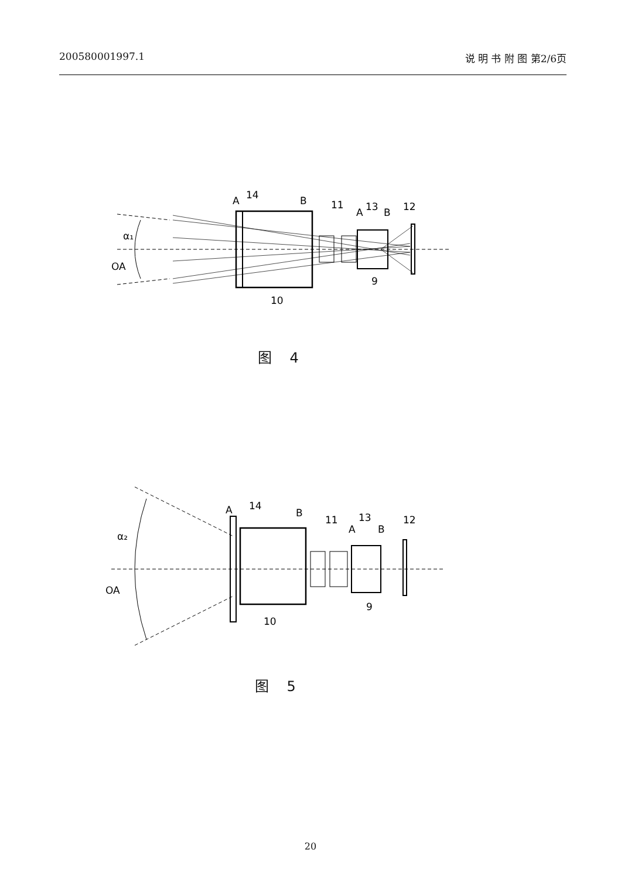200580001997.1 说 明 书 附 图 第2/6页
α₁
OA
A
14
B
11
A
13
B
12
9
10
图 4
α₂
OA
A
14
B
11
A
13
B
12
9
10
图 5
20